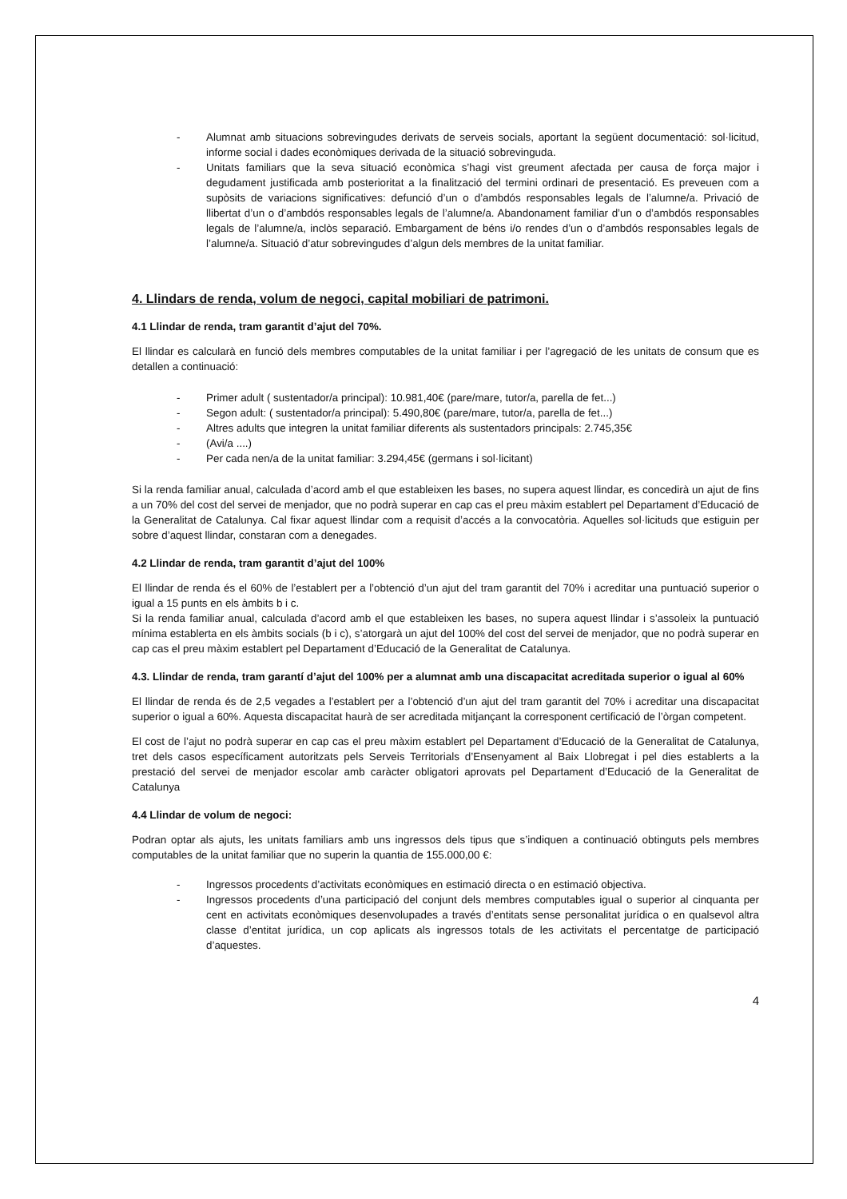- Alumnat amb situacions sobrevingudes derivats de serveis socials, aportant la següent documentació: sol·licitud, informe social i dades econòmiques derivada de la situació sobrevinguda.
- Unitats familiars que la seva situació econòmica s’hagi vist greument afectada per causa de força major i degudament justificada amb posterioritat a la finalització del termini ordinari de presentació. Es preveuen com a supòsits de variacions significatives: defunció d’un o d’ambdós responsables legals de l’alumne/a. Privació de llibertat d’un o d’ambdós responsables legals de l’alumne/a. Abandonament familiar d’un o d’ambdós responsables legals de l’alumne/a, inclòs separació. Embargament de béns i/o rendes d’un o d’ambdós responsables legals de l’alumne/a. Situació d’atur sobrevingudes d’algun dels membres de la unitat familiar.
4. Llindars de renda, volum de negoci, capital mobiliari de patrimoni.
4.1 Llindar de renda, tram garantit d’ajut del 70%.
El llindar es calcularà en funció dels membres computables de la unitat familiar i per l’agregació de les unitats de consum que es detallen a continuació:
- Primer adult ( sustentador/a principal): 10.981,40€ (pare/mare, tutor/a, parella de fet...)
- Segon adult: ( sustentador/a principal): 5.490,80€ (pare/mare, tutor/a, parella de fet...)
- Altres adults que integren la unitat familiar diferents als sustentadors principals: 2.745,35€
- (Avi/a ....)
- Per cada nen/a de la unitat familiar: 3.294,45€ (germans i sol·licitant)
Si la renda familiar anual, calculada d’acord amb el que estableixen les bases, no supera aquest llindar, es concedirà un ajut de fins a un 70% del cost del servei de menjador, que no podrà superar en cap cas el preu màxim establert pel Departament d’Educació de la Generalitat de Catalunya. Cal fixar aquest llindar com a requisit d’accés a la convocatòria. Aquelles sol·licituds que estiguin per sobre d’aquest llindar, constaran com a denegades.
4.2 Llindar de renda, tram garantit d’ajut del 100%
El llindar de renda és el 60% de l’establert per a l’obtenció d’un ajut del tram garantit del 70% i acreditar una puntuació superior o igual a 15 punts en els àmbits b i c.
Si la renda familiar anual, calculada d’acord amb el que estableixen les bases, no supera aquest llindar i s’assoleix la puntuació mínima establerta en els àmbits socials (b i c), s’atorgarà un ajut del 100% del cost del servei de menjador, que no podrà superar en cap cas el preu màxim establert pel Departament d’Educació de la Generalitat de Catalunya.
4.3. Llindar de renda, tram garantí d’ajut del 100% per a alumnat amb una discapacitat acreditada superior o igual al 60%
El llindar de renda és de 2,5 vegades a l’establert per a l’obtenció d’un ajut del tram garantit del 70% i acreditar una discapacitat superior o igual a 60%. Aquesta discapacitat haurà de ser acreditada mitjançant la corresponent certificació de l’òrgan competent.
El cost de l’ajut no podrà superar en cap cas el preu màxim establert pel Departament d’Educació de la Generalitat de Catalunya, tret dels casos específicament autoritzats pels Serveis Territorials d’Ensenyament al Baix Llobregat i pel dies establerts a la prestació del servei de menjador escolar amb caràcter obligatori aprovats pel Departament d’Educació de la Generalitat de Catalunya
4.4 Llindar de volum de negoci:
Podran optar als ajuts, les unitats familiars amb uns ingressos dels tipus que s’indiquen a continuació obtinguts pels membres computables de la unitat familiar que no superin la quantia de 155.000,00 €:
- Ingressos procedents d’activitats econòmiques en estimació directa o en estimació objectiva.
- Ingressos procedents d’una participació del conjunt dels membres computables igual o superior al cinquanta per cent en activitats econòmiques desenvolupades a través d’entitats sense personalitat jurídica o en qualsevol altra classe d’entitat jurídica, un cop aplicats als ingressos totals de les activitats el percentatge de participació d’aquestes.
4